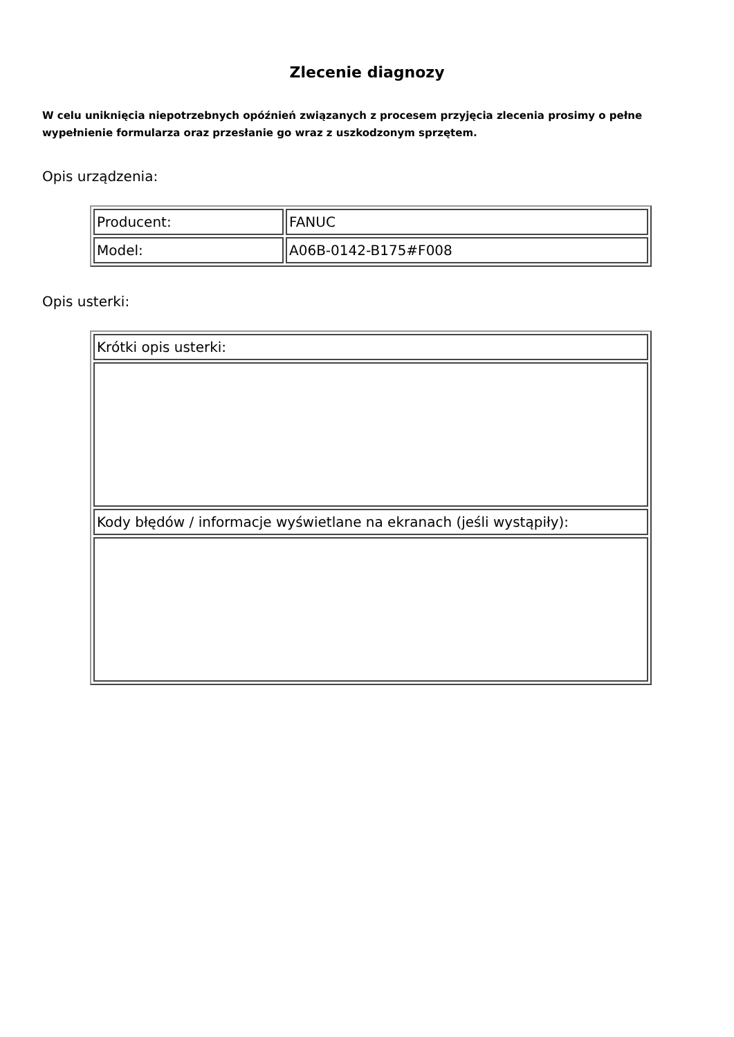Zlecenie diagnozy
W celu uniknięcia niepotrzebnych opóźnień związanych z procesem przyjęcia zlecenia prosimy o pełne wypełnienie formularza oraz przesłanie go wraz z uszkodzonym sprzętem.
Opis urządzenia:
| Producent: | FANUC |
| Model: | A06B-0142-B175#F008 |
Opis usterki:
| Krótki opis usterki: |
| Kody błędów / informacje wyświetlane na ekranach (jeśli wystąpiły): |